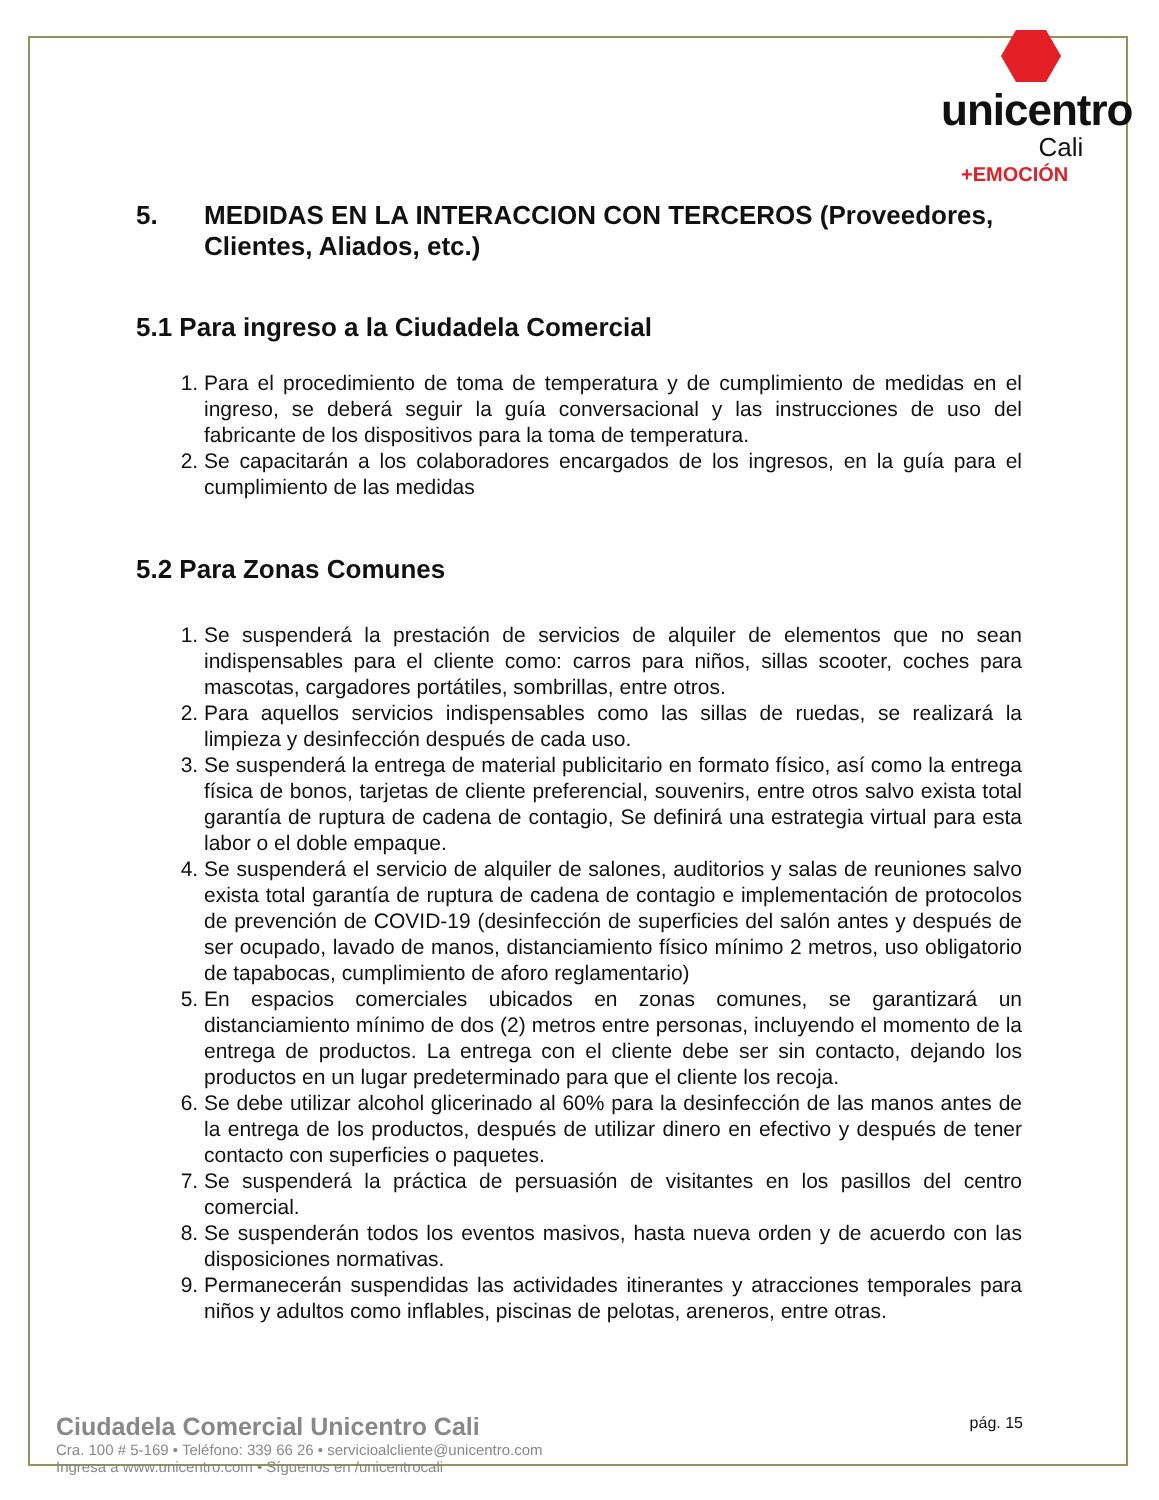unicentro
Cali
+EMOCIÓN
5. MEDIDAS EN LA INTERACCION CON TERCEROS (Proveedores, Clientes, Aliados, etc.)
5.1 Para ingreso a la Ciudadela Comercial
1. Para el procedimiento de toma de temperatura y de cumplimiento de medidas en el ingreso, se deberá seguir la guía conversacional y las instrucciones de uso del fabricante de los dispositivos para la toma de temperatura.
2. Se capacitarán a los colaboradores encargados de los ingresos, en la guía para el cumplimiento de las medidas
5.2 Para Zonas Comunes
1. Se suspenderá la prestación de servicios de alquiler de elementos que no sean indispensables para el cliente como: carros para niños, sillas scooter, coches para mascotas, cargadores portátiles, sombrillas, entre otros.
2. Para aquellos servicios indispensables como las sillas de ruedas, se realizará la limpieza y desinfección después de cada uso.
3. Se suspenderá la entrega de material publicitario en formato físico, así como la entrega física de bonos, tarjetas de cliente preferencial, souvenirs, entre otros salvo exista total garantía de ruptura de cadena de contagio, Se definirá una estrategia virtual para esta labor o el doble empaque.
4. Se suspenderá el servicio de alquiler de salones, auditorios y salas de reuniones salvo exista total garantía de ruptura de cadena de contagio e implementación de protocolos de prevención de COVID-19 (desinfección de superficies del salón antes y después de ser ocupado, lavado de manos, distanciamiento físico mínimo 2 metros, uso obligatorio de tapabocas, cumplimiento de aforo reglamentario)
5. En espacios comerciales ubicados en zonas comunes, se garantizará un distanciamiento mínimo de dos (2) metros entre personas, incluyendo el momento de la entrega de productos. La entrega con el cliente debe ser sin contacto, dejando los productos en un lugar predeterminado para que el cliente los recoja.
6. Se debe utilizar alcohol glicerinado al 60% para la desinfección de las manos antes de la entrega de los productos, después de utilizar dinero en efectivo y después de tener contacto con superficies o paquetes.
7. Se suspenderá la práctica de persuasión de visitantes en los pasillos del centro comercial.
8. Se suspenderán todos los eventos masivos, hasta nueva orden y de acuerdo con las disposiciones normativas.
9. Permanecerán suspendidas las actividades itinerantes y atracciones temporales para niños y adultos como inflables, piscinas de pelotas, areneros, entre otras.
Ciudadela Comercial Unicentro Cali
Cra. 100 # 5-169 • Teléfono: 339 66 26 • servicioalcliente@unicentro.com
Ingresa a www.unicentro.com • Síguenos en /unicentrocali
pág. 15